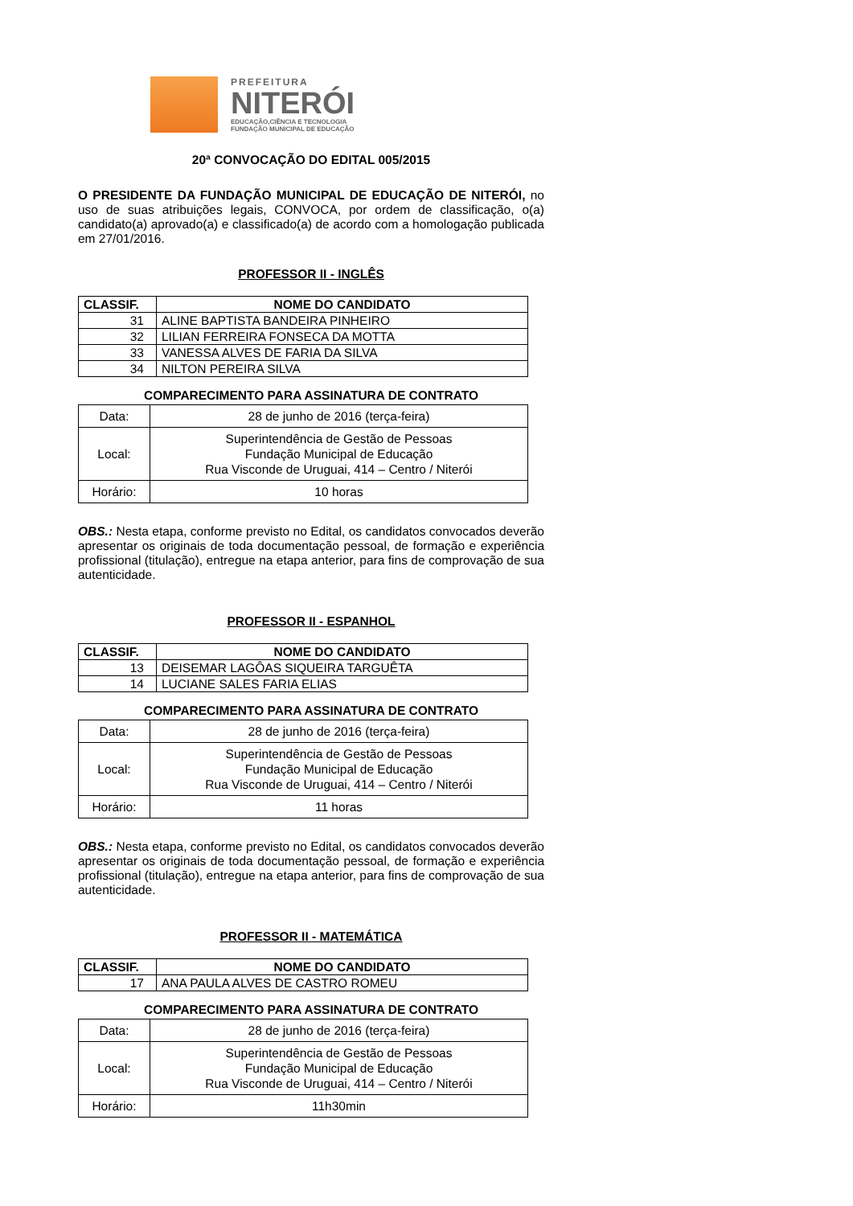PREFEITURA
NITERÓI
EDUCAÇÃO,CIÊNCIA E TECNOLOGIA
FUNDAÇÃO MUNICIPAL DE EDUCAÇÃO
20ª CONVOCAÇÃO DO EDITAL 005/2015
O PRESIDENTE DA FUNDAÇÃO MUNICIPAL DE EDUCAÇÃO DE NITERÓI, no uso de suas atribuições legais, CONVOCA, por ordem de classificação, o(a) candidato(a) aprovado(a) e classificado(a) de acordo com a homologação publicada em 27/01/2016.
PROFESSOR II - INGLÊS
| CLASSIF. | NOME DO CANDIDATO |
| --- | --- |
| 31 | ALINE BAPTISTA BANDEIRA PINHEIRO |
| 32 | LILIAN FERREIRA FONSECA DA MOTTA |
| 33 | VANESSA ALVES DE FARIA DA SILVA |
| 34 | NILTON PEREIRA SILVA |
COMPARECIMENTO PARA ASSINATURA DE CONTRATO
| Data: | 28 de junho de 2016 (terça-feira) |
| Local: | Superintendência de Gestão de Pessoas Fundação Municipal de Educação Rua Visconde de Uruguai, 414 – Centro / Niterói |
| Horário: | 10 horas |
OBS.: Nesta etapa, conforme previsto no Edital, os candidatos convocados deverão apresentar os originais de toda documentação pessoal, de formação e experiência profissional (titulação), entregue na etapa anterior, para fins de comprovação de sua autenticidade.
PROFESSOR II - ESPANHOL
| CLASSIF. | NOME DO CANDIDATO |
| --- | --- |
| 13 | DEISEMAR LAGÔAS SIQUEIRA TARGUÊTA |
| 14 | LUCIANE SALES FARIA ELIAS |
COMPARECIMENTO PARA ASSINATURA DE CONTRATO
| Data: | 28 de junho de 2016 (terça-feira) |
| Local: | Superintendência de Gestão de Pessoas Fundação Municipal de Educação Rua Visconde de Uruguai, 414 – Centro / Niterói |
| Horário: | 11 horas |
OBS.: Nesta etapa, conforme previsto no Edital, os candidatos convocados deverão apresentar os originais de toda documentação pessoal, de formação e experiência profissional (titulação), entregue na etapa anterior, para fins de comprovação de sua autenticidade.
PROFESSOR II - MATEMÁTICA
| CLASSIF. | NOME DO CANDIDATO |
| --- | --- |
| 17 | ANA PAULA ALVES DE CASTRO ROMEU |
COMPARECIMENTO PARA ASSINATURA DE CONTRATO
| Data: | 28 de junho de 2016 (terça-feira) |
| Local: | Superintendência de Gestão de Pessoas Fundação Municipal de Educação Rua Visconde de Uruguai, 414 – Centro / Niterói |
| Horário: | 11h30min |